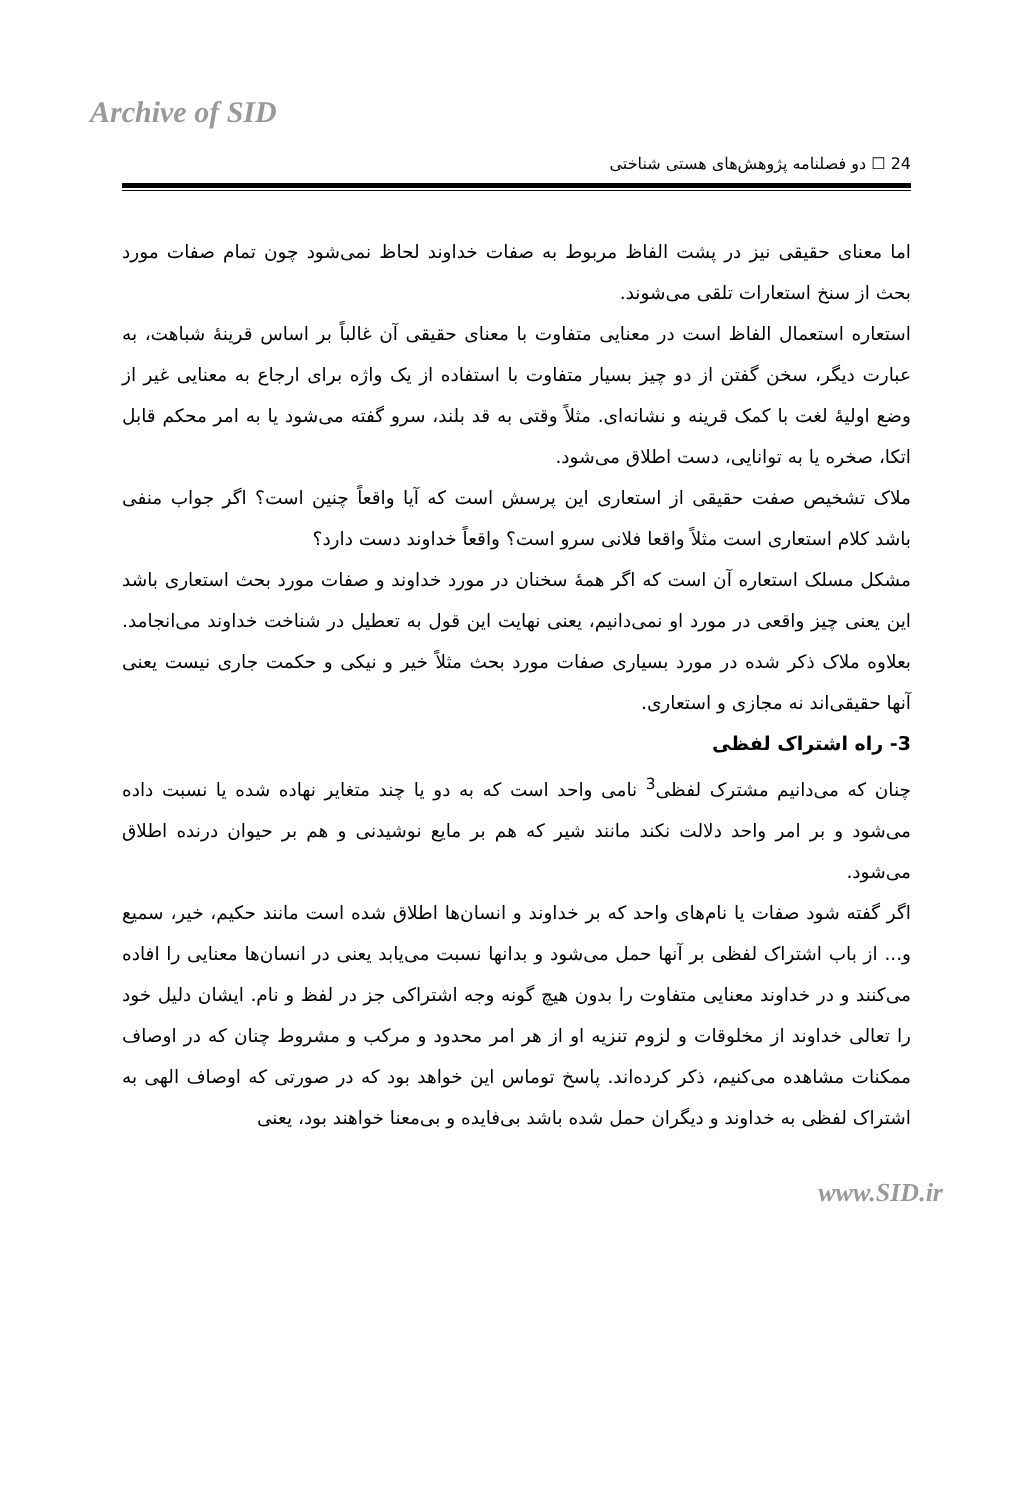Archive of SID
24 ☐ دو فصلنامه پژوهش‌های هستی شناختی
اما معنای حقیقی نیز در پشت الفاظ مربوط به صفات خداوند لحاظ نمی‌شود چون تمام صفات مورد بحث از سنخ استعارات تلقی می‌شوند.
استعاره استعمال الفاظ است در معنایی متفاوت با معنای حقیقی آن غالباً بر اساس قرینهٔ شباهت، به عبارت دیگر، سخن گفتن از دو چیز بسیار متفاوت با استفاده از یک واژه برای ارجاع به معنایی غیر از وضع اولیهٔ لغت با کمک قرینه و نشانه‌ای. مثلاً وقتی به قد بلند، سرو گفته می‌شود یا به امر محکم قابل اتکا، صخره یا به توانایی، دست اطلاق می‌شود.
ملاک تشخیص صفت حقیقی از استعاری این پرسش است که آیا واقعاً چنین است؟ اگر جواب منفی باشد کلام استعاری است مثلاً واقعا فلانی سرو است؟ واقعاً خداوند دست دارد؟
مشکل مسلک استعاره آن است که اگر همهٔ سخنان در مورد خداوند و صفات مورد بحث استعاری باشد این یعنی چیز واقعی در مورد او نمی‌دانیم، یعنی نهایت این قول به تعطیل در شناخت خداوند می‌انجامد. بعلاوه ملاک ذکر شده در مورد بسیاری صفات مورد بحث مثلاً خیر و نیکی و حکمت جاری نیست یعنی آنها حقیقی‌اند نه مجازی و استعاری.
3- راه اشتراک لفظی
چنان که می‌دانیم مشترک لفظی<sup>3</sup> نامی واحد است که به دو یا چند متغایر نهاده شده یا نسبت داده می‌شود و بر امر واحد دلالت نکند مانند شیر که هم بر مایع نوشیدنی و هم بر حیوان درنده اطلاق می‌شود.
اگر گفته شود صفات یا نام‌های واحد که بر خداوند و انسان‌ها اطلاق شده است مانند حکیم، خیر، سمیع و... از باب اشتراک لفظی بر آنها حمل می‌شود و بدانها نسبت می‌یابد یعنی در انسان‌ها معنایی را افاده می‌کنند و در خداوند معنایی متفاوت را بدون هیچ گونه وجه اشتراکی جز در لفظ و نام. ایشان دلیل خود را تعالی خداوند از مخلوقات و لزوم تنزیه او از هر امر محدود و مرکب و مشروط چنان که در اوصاف ممکنات مشاهده می‌کنیم، ذکر کرده‌اند. پاسخ توماس این خواهد بود که در صورتی که اوصاف الهی به اشتراک لفظی به خداوند و دیگران حمل شده باشد بی‌فایده و بی‌معنا خواهند بود، یعنی
www.SID.ir